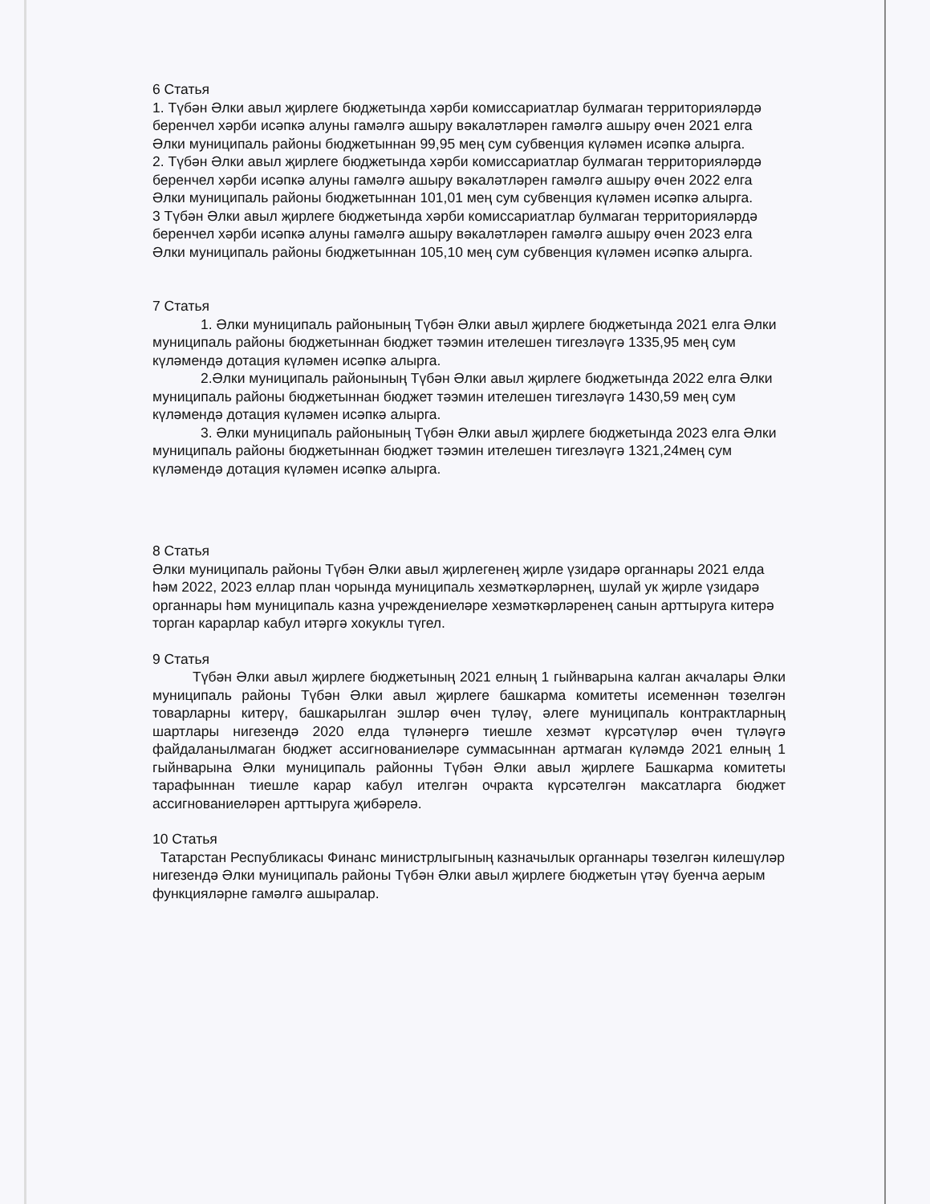6 Статья
1. Түбән Әлки авыл җирлеге бюджетында хәрби комиссариатлар булмаган территорияләрдә беренчел хәрби исәпкә алуны гамәлгә ашыру вәкаләтләрен гамәлгә ашыру өчен 2021 елга Әлки муниципаль районы бюджетыннан 99,95 мең сум субвенция күләмен исәпкә алырга.
2. Түбән Әлки авыл җирлеге бюджетында хәрби комиссариатлар булмаган территорияләрдә беренчел хәрби исәпкә алуны гамәлгә ашыру вәкаләтләрен гамәлгә ашыру өчен 2022 елга Әлки муниципаль районы бюджетыннан 101,01 мең сум субвенция күләмен исәпкә алырга.
3 Түбән Әлки авыл җирлеге бюджетында хәрби комиссариатлар булмаган территорияләрдә беренчел хәрби исәпкә алуны гамәлгә ашыру вәкаләтләрен гамәлгә ашыру өчен 2023 елга Әлки муниципаль районы бюджетыннан 105,10 мең сум субвенция күләмен исәпкә алырга.
7 Статья
1. Әлки муниципаль районының Түбән Әлки авыл җирлеге бюджетында 2021 елга Әлки муниципаль районы бюджетыннан бюджет тәэмин ителешен тигезләүгә 1335,95 мең сум күләмендә дотация күләмен исәпкә алырга.
2.Әлки муниципаль районының Түбән Әлки авыл җирлеге бюджетында 2022 елга Әлки муниципаль районы бюджетыннан бюджет тәэмин ителешен тигезләүгә 1430,59 мең сум күләмендә дотация күләмен исәпкә алырга.
3. Әлки муниципаль районының Түбән Әлки авыл җирлеге бюджетында 2023 елга Әлки муниципаль районы бюджетыннан бюджет тәэмин ителешен тигезләүгә 1321,24мең сум күләмендә дотация күләмен исәпкә алырга.
8 Статья
Әлки муниципаль районы Түбән Әлки авыл җирлегенең җирле үзидарә органнары 2021 елда һәм 2022, 2023 еллар план чорында муниципаль хезмәткәрләрнең, шулай ук җирле үзидарә органнары һәм муниципаль казна учреждениеләре хезмәткәрләренең санын арттыруга китерә торган карарлар кабул итәргә хокуклы түгел.
9 Статья
Түбән Әлки авыл җирлеге бюджетының 2021 елның 1 гыйнварына калган акчалары Әлки муниципаль районы Түбән Әлки авыл җирлеге башкарма комитеты исеменнән төзелгән товарларны китерү, башкарылган эшләр өчен түләү, әлеге муниципаль контрактларның шартлары нигезендә 2020 елда түләнергә тиешле хезмәт күрсәтүләр өчен түләүгә файдаланылмаган бюджет ассигнованиеләре суммасыннан артмаган күләмдә 2021 елның 1 гыйнварына Әлки муниципаль районны Түбән Әлки авыл җирлеге Башкарма комитеты тарафыннан тиешле карар кабул ителгән очракта күрсәтелгән максатларга бюджет ассигнованиеләрен арттыруга җибәрелә.
10 Статья
Татарстан Республикасы Финанс министрлыгының казначылык органнары төзелгән килешүләр нигезендә Әлки муниципаль районы Түбән Әлки авыл җирлеге бюджетын үтәү буенча аерым функцияләрне гамәлгә ашыралар.